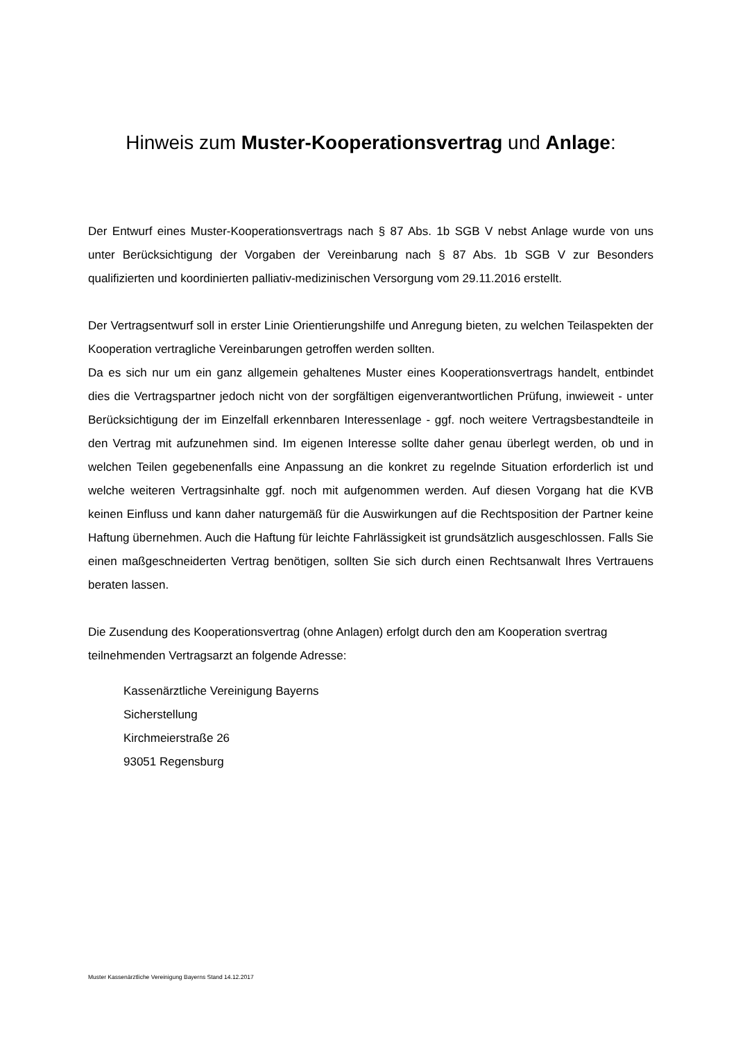Hinweis zum Muster-Kooperationsvertrag und Anlage:
Der Entwurf eines Muster-Kooperationsvertrags nach § 87 Abs. 1b SGB V nebst Anlage wurde von uns unter Berücksichtigung der Vorgaben der Vereinbarung nach § 87 Abs. 1b SGB V zur Besonders qualifizierten und koordinierten palliativ-medizinischen Versorgung vom 29.11.2016 erstellt.
Der Vertragsentwurf soll in erster Linie Orientierungshilfe und Anregung bieten, zu welchen Teilaspekten der Kooperation vertragliche Vereinbarungen getroffen werden sollten.
Da es sich nur um ein ganz allgemein gehaltenes Muster eines Kooperationsvertrags handelt, entbindet dies die Vertragspartner jedoch nicht von der sorgfältigen eigenverantwortlichen Prüfung, inwieweit - unter Berücksichtigung der im Einzelfall erkennbaren Interessenlage - ggf. noch weitere Vertragsbestandteile in den Vertrag mit aufzunehmen sind. Im eigenen Interesse sollte daher genau überlegt werden, ob und in welchen Teilen gegebenenfalls eine Anpassung an die konkret zu regelnde Situation erforderlich ist und welche weiteren Vertragsinhalte ggf. noch mit aufgenommen werden. Auf diesen Vorgang hat die KVB keinen Einfluss und kann daher naturgemäß für die Auswirkungen auf die Rechtsposition der Partner keine Haftung übernehmen. Auch die Haftung für leichte Fahrlässigkeit ist grundsätzlich ausgeschlossen. Falls Sie einen maßgeschneiderten Vertrag benötigen, sollten Sie sich durch einen Rechtsanwalt Ihres Vertrauens beraten lassen.
Die Zusendung des Kooperationsvertrag (ohne Anlagen) erfolgt durch den am Kooperation svertrag teilnehmenden Vertragsarzt an folgende Adresse:
Kassenärztliche Vereinigung Bayerns
Sicherstellung
Kirchmeierstraße 26
93051 Regensburg
Muster Kassenärztliche Vereinigung Bayerns Stand 14.12.2017